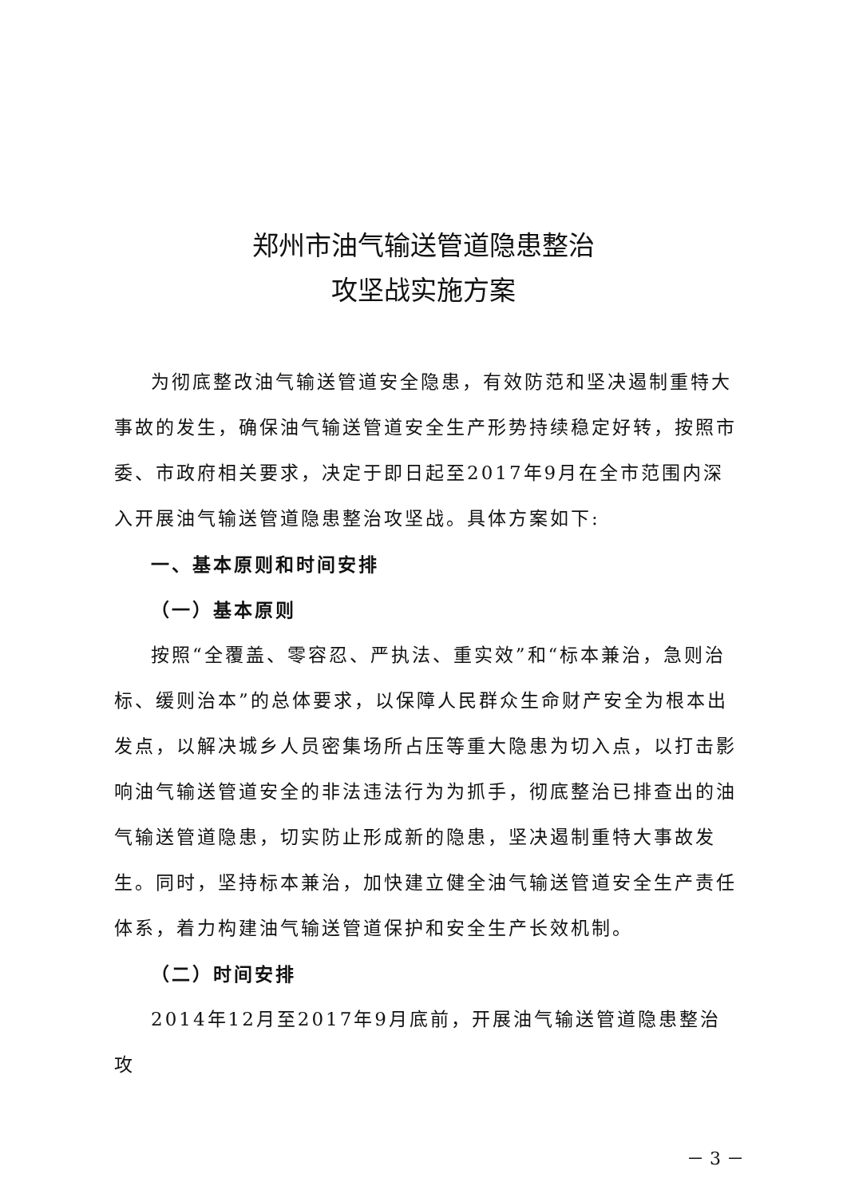郑州市油气输送管道隐患整治
攻坚战实施方案
为彻底整改油气输送管道安全隐患，有效防范和坚决遏制重特大事故的发生，确保油气输送管道安全生产形势持续稳定好转，按照市委、市政府相关要求，决定于即日起至2017年9月在全市范围内深入开展油气输送管道隐患整治攻坚战。具体方案如下:
一、基本原则和时间安排
（一）基本原则
按照“全覆盖、零容忍、严执法、重实效”和“标本兼治，急则治标、缓则治本”的总体要求，以保障人民群众生命财产安全为根本出发点，以解决城乡人员密集场所占压等重大隐患为切入点，以打击影响油气输送管道安全的非法违法行为为抓手，彻底整治已排查出的油气输送管道隐患，切实防止形成新的隐患，坚决遏制重特大事故发生。同时，坚持标本兼治，加快建立健全油气输送管道安全生产责任体系，着力构建油气输送管道保护和安全生产长效机制。
（二）时间安排
2014年12月至2017年9月底前，开展油气输送管道隐患整治攻
－ 3 －